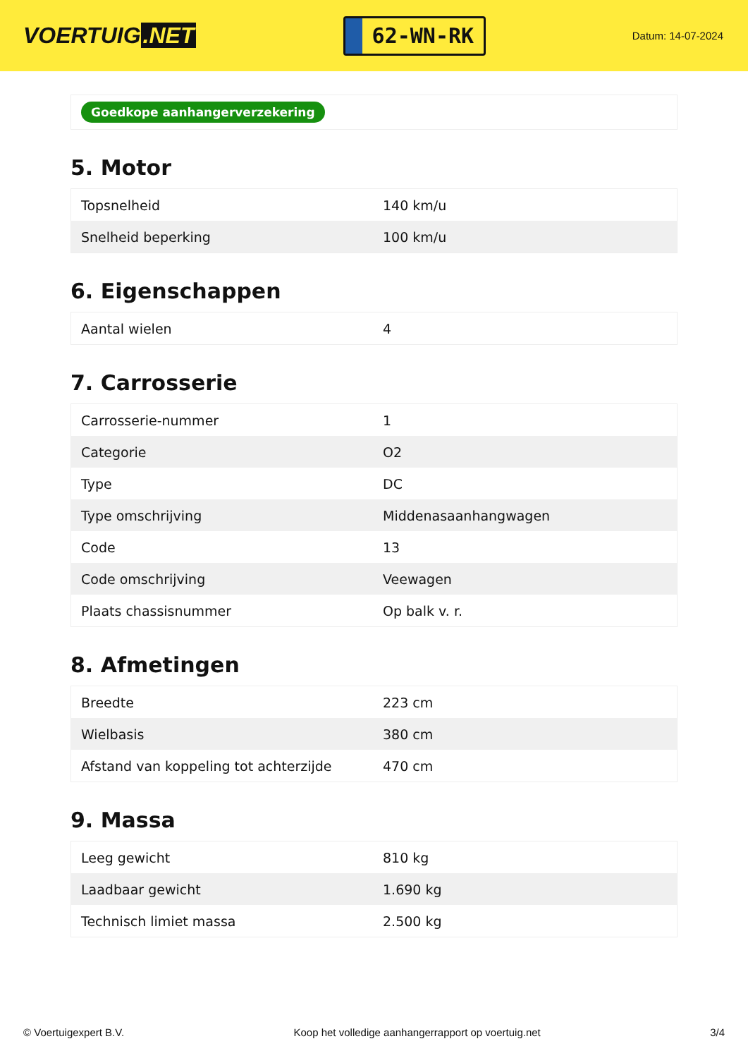VOERTUIG.NET
62-WN-RK
Datum: 14-07-2024
Goedkope aanhangerverzekering
5. Motor
| Topsnelheid | 140 km/u |
| Snelheid beperking | 100 km/u |
6. Eigenschappen
| Aantal wielen | 4 |
7. Carrosserie
| Carrosserie-nummer | 1 |
| Categorie | O2 |
| Type | DC |
| Type omschrijving | Middenasaanhangwagen |
| Code | 13 |
| Code omschrijving | Veewagen |
| Plaats chassisnummer | Op balk v. r. |
8. Afmetingen
| Breedte | 223 cm |
| Wielbasis | 380 cm |
| Afstand van koppeling tot achterzijde | 470 cm |
9. Massa
| Leeg gewicht | 810 kg |
| Laadbaar gewicht | 1.690 kg |
| Technisch limiet massa | 2.500 kg |
© Voertuigexpert B.V. Koop het volledige aanhangerrapport op voertuig.net 3/4